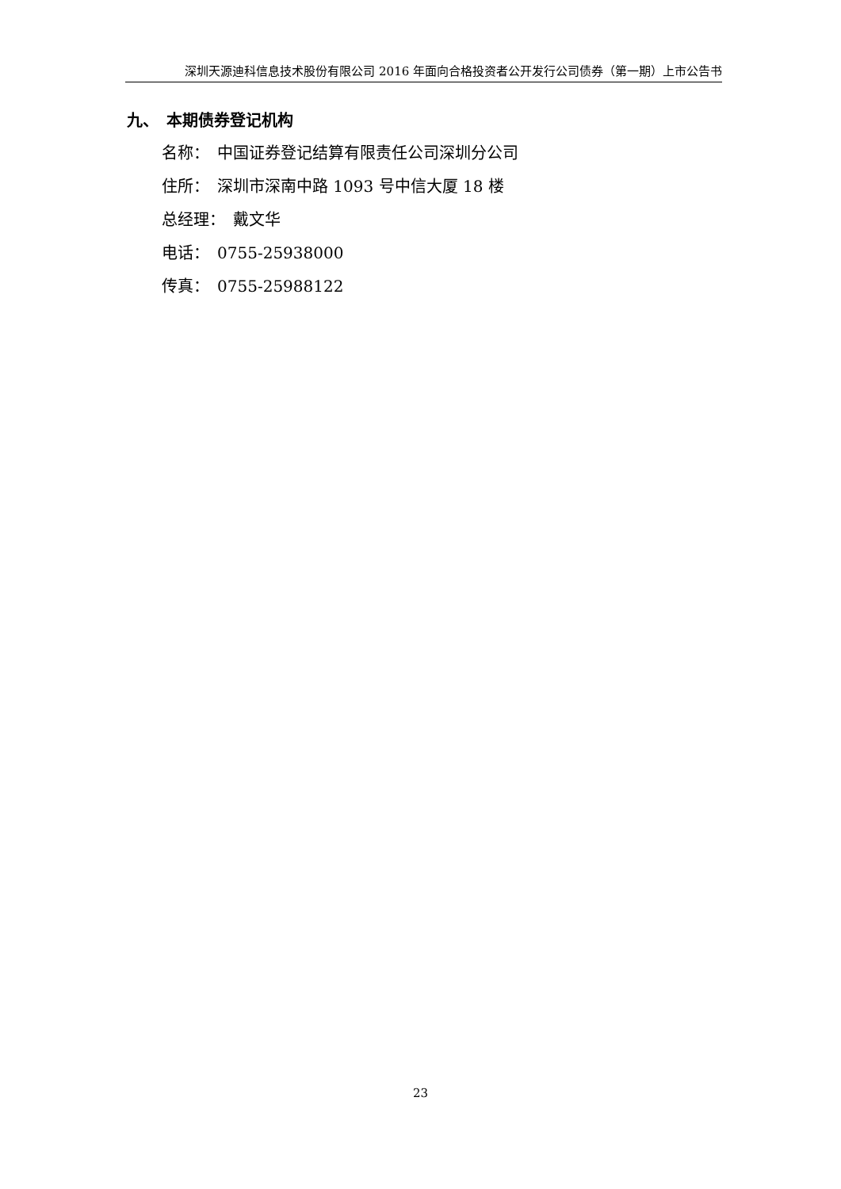深圳天源迪科信息技术股份有限公司 2016 年面向合格投资者公开发行公司债券（第一期）上市公告书
九、　本期债券登记机构
名称：　中国证券登记结算有限责任公司深圳分公司
住所：　深圳市深南中路 1093 号中信大厦 18 楼
总经理：　戴文华
电话：　0755-25938000
传真：　0755-25988122
23